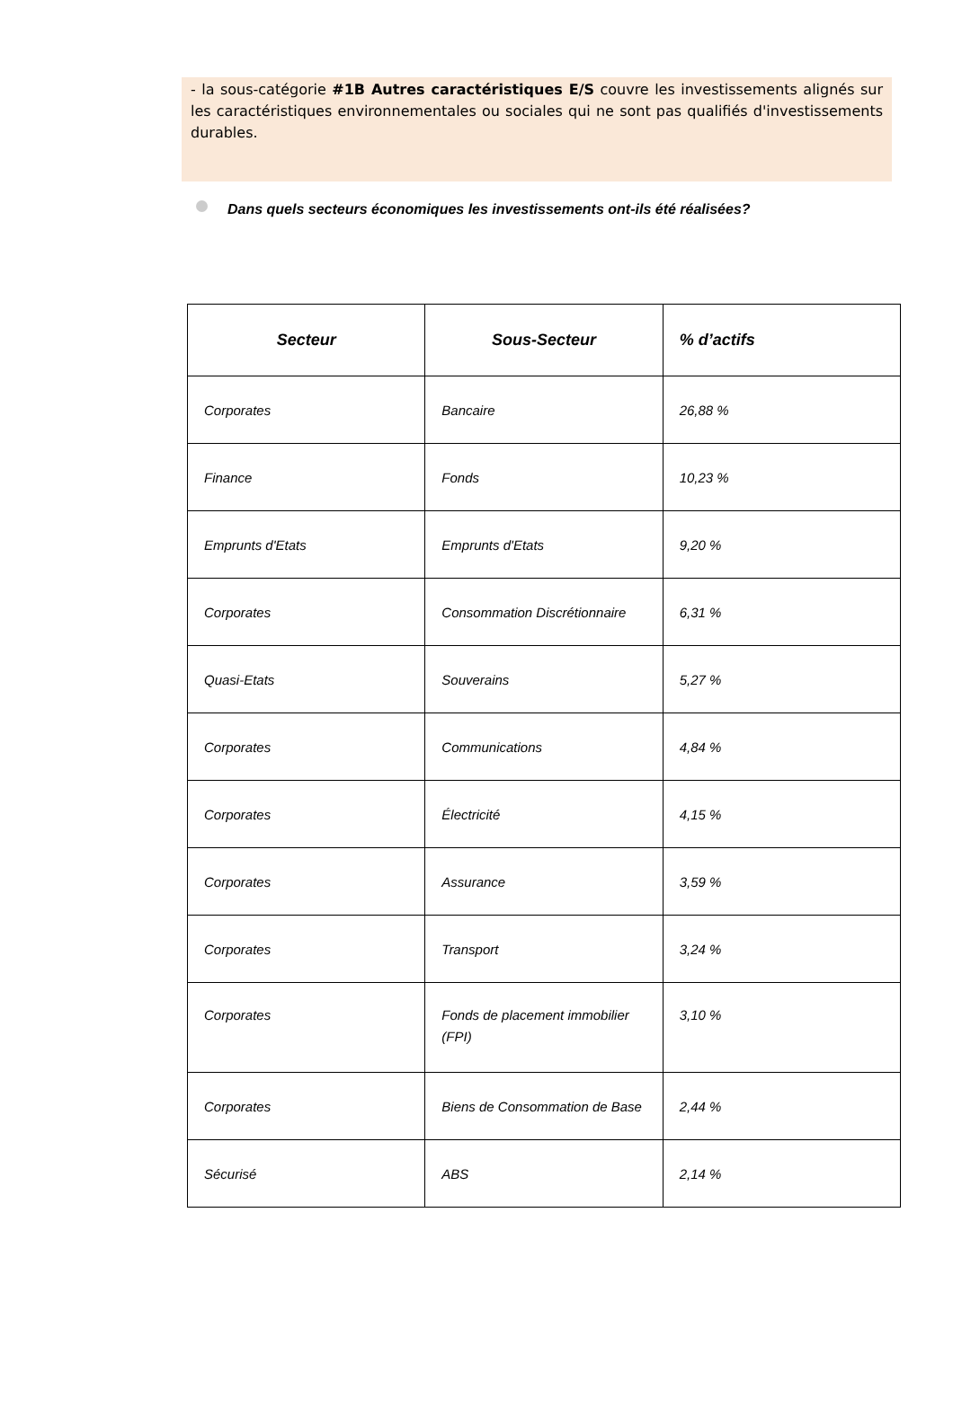- la sous-catégorie #1B Autres caractéristiques E/S couvre les investissements alignés sur les caractéristiques environnementales ou sociales qui ne sont pas qualifiés d'investissements durables.
Dans quels secteurs économiques les investissements ont-ils été réalisées?
| Secteur | Sous-Secteur | % d’actifs |
| --- | --- | --- |
| Corporates | Bancaire | 26,88 % |
| Finance | Fonds | 10,23 % |
| Emprunts d'Etats | Emprunts d'Etats | 9,20 % |
| Corporates | Consommation Discrétionnaire | 6,31 % |
| Quasi-Etats | Souverains | 5,27 % |
| Corporates | Communications | 4,84 % |
| Corporates | Électricité | 4,15 % |
| Corporates | Assurance | 3,59 % |
| Corporates | Transport | 3,24 % |
| Corporates | Fonds de placement immobilier (FPI) | 3,10 % |
| Corporates | Biens de Consommation de Base | 2,44 % |
| Sécurisé | ABS | 2,14 % |